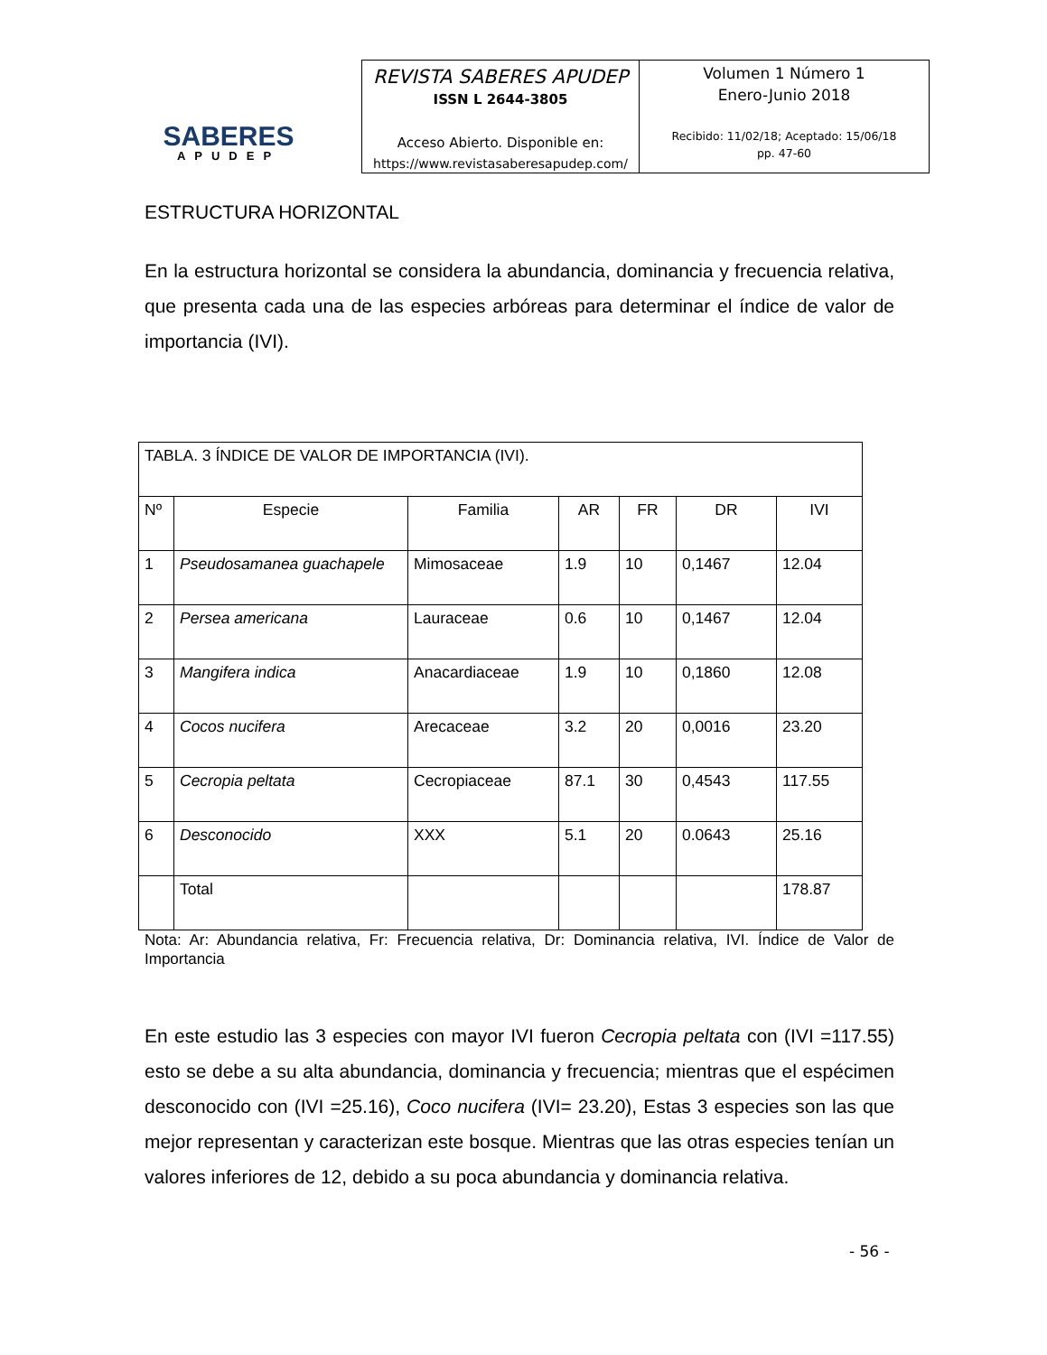SABERES
APUDEP
REVISTA SABERES APUDEP
ISSN L 2644-3805
Acceso Abierto. Disponible en:
https://www.revistasaberesapudep.com/
Volumen 1 Número 1
Enero-Junio 2018
Recibido: 11/02/18; Aceptado: 15/06/18
pp. 47-60
ESTRUCTURA HORIZONTAL
En la estructura horizontal se considera la abundancia, dominancia y frecuencia relativa, que presenta cada una de las especies arbóreas para determinar el índice de valor de importancia (IVI).
| TABLA. 3 ÍNDICE DE VALOR DE IMPORTANCIA (IVI). | | | | | | |
| Nº | Especie | Familia | AR | FR | DR | IVI |
| 1 | Pseudosamanea guachapele | Mimosaceae | 1.9 | 10 | 0,1467 | 12.04 |
| 2 | Persea americana | Lauraceae | 0.6 | 10 | 0,1467 | 12.04 |
| 3 | Mangifera indica | Anacardiaceae | 1.9 | 10 | 0,1860 | 12.08 |
| 4 | Cocos nucifera | Arecaceae | 3.2 | 20 | 0,0016 | 23.20 |
| 5 | Cecropia peltata | Cecropiaceae | 87.1 | 30 | 0,4543 | 117.55 |
| 6 | Desconocido | XXX | 5.1 | 20 | 0.0643 | 25.16 |
| | Total | | | | | 178.87 |
Nota: Ar: Abundancia relativa, Fr: Frecuencia relativa, Dr: Dominancia relativa, IVI. Índice de Valor de Importancia
En este estudio las 3 especies con mayor IVI fueron Cecropia peltata con (IVI =117.55) esto se debe a su alta abundancia, dominancia y frecuencia; mientras que el espécimen desconocido con (IVI =25.16), Coco nucifera (IVI= 23.20), Estas 3 especies son las que mejor representan y caracterizan este bosque. Mientras que las otras especies tenían un valores inferiores de 12, debido a su poca abundancia y dominancia relativa.
- 56 -